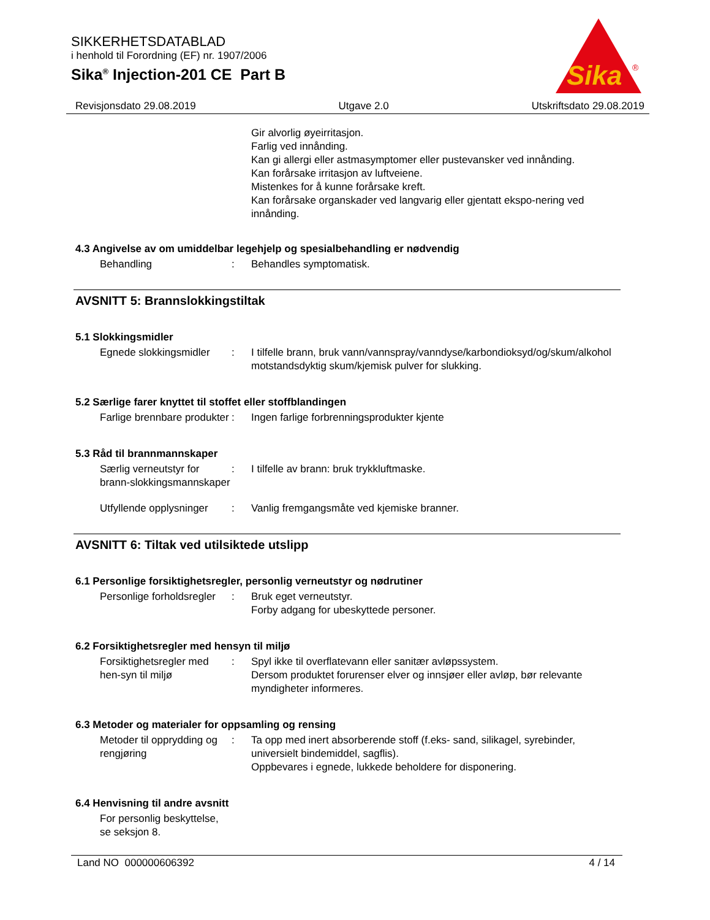SIKKERHETSDATABLAD
i henhold til Forordning (EF) nr. 1907/2006
Sika<sup>®</sup> Injection-201 CE Part B
Sika
®
Revisjonsdato 29.08.2019 Utgave 2.0 Utskriftsdato 29.08.2019
Gir alvorlig øyeirritasjon.
Farlig ved innånding.
Kan gi allergi eller astmasymptomer eller pustevansker ved innånding.
Kan forårsake irritasjon av luftveiene.
Mistenkes for å kunne forårsake kreft.
Kan forårsake organskader ved langvarig eller gjentatt ekspo-nering ved innånding.
4.3 Angivelse av om umiddelbar legehjelp og spesialbehandling er nødvendig
Behandling : Behandles symptomatisk.
AVSNITT 5: Brannslokkingstiltak
5.1 Slokkingsmidler
Egnede slokkingsmidler : I tilfelle brann, bruk vann/vannspray/vanndyse/karbondioksyd/og/skum/alkohol motstandsdyktig skum/kjemisk pulver for slukking.
5.2 Særlige farer knyttet til stoffet eller stoffblandingen
Farlige brennbare produkter
: Ingen farlige forbrenningsprodukter kjente
5.3 Råd til brannmannskaper
Særlig verneutstyr for brann-slokkingsmannskaper
: I tilfelle av brann: bruk trykkluftmaske.
Utfyllende opplysninger : Vanlig fremgangsmåte ved kjemiske branner.
AVSNITT 6: Tiltak ved utilsiktede utslipp
6.1 Personlige forsiktighetsregler, personlig verneutstyr og nødrutiner
Personlige forholdsregler : Bruk eget verneutstyr.
Forby adgang for ubeskyttede personer.
6.2 Forsiktighetsregler med hensyn til miljø
Forsiktighetsregler med hen-syn til miljø
: Spyl ikke til overflatevann eller sanitær avløpssystem.
Dersom produktet forurenser elver og innsjøer eller avløp, bør relevante myndigheter informeres.
6.3 Metoder og materialer for oppsamling og rensing
Metoder til opprydding og rengjøring
: Ta opp med inert absorberende stoff (f.eks- sand, silikagel, syrebinder, universielt bindemiddel, sagflis).
Oppbevares i egnede, lukkede beholdere for disponering.
6.4 Henvisning til andre avsnitt
For personlig beskyttelse, se seksjon 8.
Land NO 000000606392 4 / 14